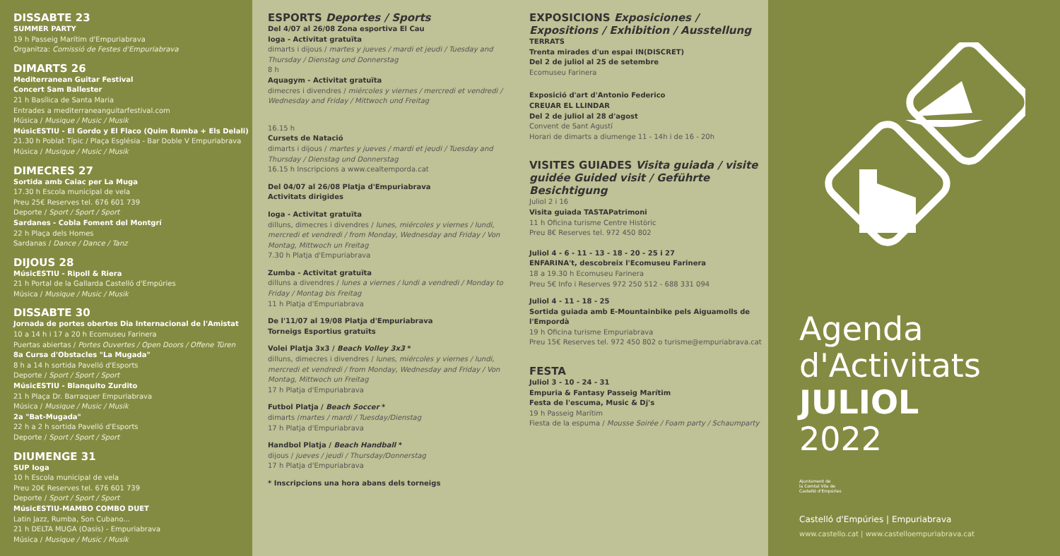DISSABTE 23
SUMMER PARTY
19 h Passeig Marítim d'Empuriabrava
Organitza: Comissió de Festes d'Empuriabrava
DIMARTS 26
Mediterranean Guitar Festival
Concert Sam Ballester
21 h Basílica de Santa Maria
Entrades a mediterraneanguitarfestival.com
Música / Musique / Music / Musik
MúsicESTIU - El Gordo y El Flaco (Quim Rumba + Els Delali)
21.30 h Poblat Típic / Plaça Església - Bar Doble V Empuriabrava
Música / Musique / Music / Musik
DIMECRES 27
Sortida amb Caiac per La Muga
17.30 h Escola municipal de vela
Preu 25€ Reserves tel. 676 601 739
Deporte / Sport / Sport / Sport
Sardanes - Cobla Foment del Montgrí
22 h Plaça dels Homes
Sardanas / Dance / Dance / Tanz
DIJOUS 28
MúsicESTIU - Ripoll & Riera
21 h Portal de la Gallarda Castelló d'Empúries
Música / Musique / Music / Musik
DISSABTE 30
Jornada de portes obertes Dia Internacional de l'Amistat
10 a 14 h i 17 a 20 h Ecomuseu Farinera
Puertas abiertas / Portes Ouvertes / Open Doors / Offene Türen
8a Cursa d'Obstacles "La Mugada"
8 h a 14 h sortida Pavelló d'Esports
Deporte / Sport / Sport / Sport
MúsicESTIU - Blanquito Zurdito
21 h Plaça Dr. Barraquer Empuriabrava
Música / Musique / Music / Musik
2a "Bat-Mugada"
22 h a 2 h sortida Pavelló d'Esports
Deporte / Sport / Sport / Sport
DIUMENGE 31
SUP Ioga
10 h Escola municipal de vela
Preu 20€ Reserves tel. 676 601 739
Deporte / Sport / Sport / Sport
MúsicESTIU-MAMBO COMBO DUET
Latin Jazz, Rumba, Son Cubano...
21 h DELTA MUGA (Oasis) - Empuriabrava
Música / Musique / Music / Musik
ESPORTS Deportes / Sports
Del 4/07 al 26/08 Zona esportiva El Cau
Ioga - Activitat gratuïta
dimarts i dijous / martes y jueves / mardi et jeudi / Tuesday and Thursday / Dienstag und Donnerstag
8 h
Aquagym - Activitat gratuïta
dimecres i divendres / miércoles y viernes / mercredi et vendredi / Wednesday and Friday / Mittwoch und Freitag
16.15 h
Cursets de Natació
dimarts i dijous / martes y jueves / mardi et jeudi / Tuesday and Thursday / Dienstag und Donnerstag
16.15 h Inscripcions a www.cealtemporda.cat
Del 04/07 al 26/08 Platja d'Empuriabrava
Activitats dirigides
Ioga - Activitat gratuïta
dilluns, dimecres i divendres / lunes, miércoles y viernes / lundi, mercredi et vendredi / from Monday, Wednesday and Friday / Von Montag, Mittwoch un Freitag
7.30 h Platja d'Empuriabrava
Zumba - Activitat gratuïta
dilluns a divendres / lunes a viernes / lundi a vendredi / Monday to Friday / Montag bis Freitag
11 h Platja d'Empuriabrava
De l'11/07 al 19/08 Platja d'Empuriabrava
Torneigs Esportius gratuïts
Volei Platja 3x3 / Beach Volley 3x3 *
dilluns, dimecres i divendres / lunes, miércoles y viernes / lundi, mercredi et vendredi / from Monday, Wednesday and Friday / Von Montag, Mittwoch un Freitag
17 h Platja d'Empuriabrava
Futbol Platja / Beach Soccer *
dimarts /martes / mardi / Tuesday/Dienstag
17 h Platja d'Empuriabrava
Handbol Platja / Beach Handball *
dijous / jueves / jeudi / Thursday/Donnerstag
17 h Platja d'Empuriabrava
* Inscripcions una hora abans dels torneigs
EXPOSICIONS Exposiciones / Expositions / Exhibition / Ausstellung
TERRATS
Trenta mirades d'un espai IN(DISCRET)
Del 2 de juliol al 25 de setembre
Ecomuseu Farinera
Exposició d'art d'Antonio Federico
CREUAR EL LLINDAR
Del 2 de juliol al 28 d'agost
Convent de Sant Agustí
Horari de dimarts a diumenge 11 - 14h i de 16 - 20h
VISITES GUIADES Visita guiada / visite guidée Guided visit / Geführte Besichtigung
Juliol 2 i 16
Visita guiada TASTAPatrimoni
11 h Oficina turisme Centre Històric
Preu 8€ Reserves tel. 972 450 802
Juliol 4 - 6 - 11 - 13 - 18 - 20 - 25 i 27
ENFARINA't, descobreix l'Ecomuseu Farinera
18 a 19.30 h Ecomuseu Farinera
Preu 5€ Info i Reserves 972 250 512 - 688 331 094
Juliol 4 - 11 - 18 - 25
Sortida guiada amb E-Mountainbike pels Aiguamolls de l'Empordà
19 h Oficina turisme Empuriabrava
Preu 15€ Reserves tel. 972 450 802 o turisme@empuriabrava.cat
FESTA
Juliol 3 - 10 - 24 - 31
Empuria & Fantasy Passeig Marítim
Festa de l'escuma, Music & Dj's
19 h Passeig Marítim
Fiesta de la espuma / Mousse Soirée / Foam party / Schaumparty
Agenda
d'Activitats
JULIOL
2022
Ajuntament de
la Comtal Vila de
Castelló d'Empúries
Castelló d'Empúries | Empuriabrava
www.castello.cat | www.castelloempuriabrava.cat